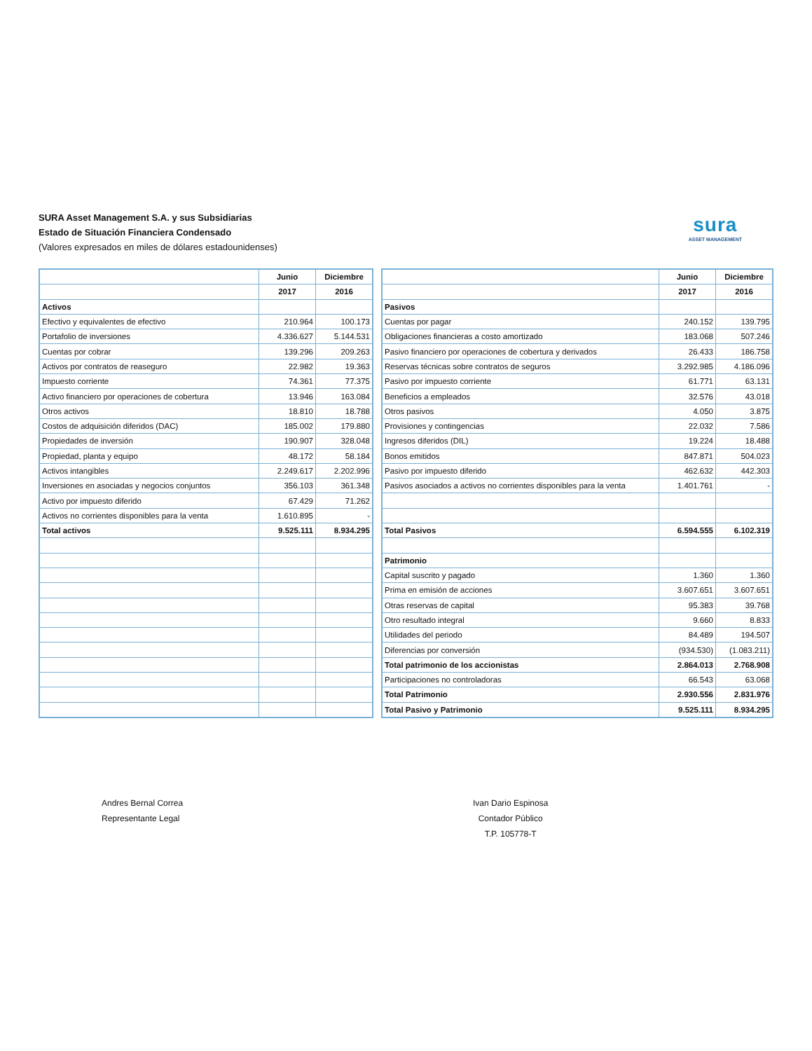SURA Asset Management S.A. y sus Subsidiarias
Estado de Situación Financiera Condensado
(Valores expresados en miles de dólares estadounidenses)
sura
ASSET MANAGEMENT
| | Junio | Diciembre |
| | 2017 | 2016 |
| Activos | | |
| Efectivo y equivalentes de efectivo | 210.964 | 100.173 |
| Portafolio de inversiones | 4.336.627 | 5.144.531 |
| Cuentas por cobrar | 139.296 | 209.263 |
| Activos por contratos de reaseguro | 22.982 | 19.363 |
| Impuesto corriente | 74.361 | 77.375 |
| Activo financiero por operaciones de cobertura | 13.946 | 163.084 |
| Otros activos | 18.810 | 18.788 |
| Costos de adquisición diferidos (DAC) | 185.002 | 179.880 |
| Propiedades de inversión | 190.907 | 328.048 |
| Propiedad, planta y equipo | 48.172 | 58.184 |
| Activos intangibles | 2.249.617 | 2.202.996 |
| Inversiones en asociadas y negocios conjuntos | 356.103 | 361.348 |
| Activo por impuesto diferido | 67.429 | 71.262 |
| Activos no corrientes disponibles para la venta | 1.610.895 | - |
| Total activos | 9.525.111 | 8.934.295 |
| | Junio | Diciembre |
| | 2017 | 2016 |
| Pasivos | | |
| Cuentas por pagar | 240.152 | 139.795 |
| Obligaciones financieras a costo amortizado | 183.068 | 507.246 |
| Pasivo financiero por operaciones de cobertura y derivados | 26.433 | 186.758 |
| Reservas técnicas sobre contratos de seguros | 3.292.985 | 4.186.096 |
| Pasivo por impuesto corriente | 61.771 | 63.131 |
| Beneficios a empleados | 32.576 | 43.018 |
| Otros pasivos | 4.050 | 3.875 |
| Provisiones y contingencias | 22.032 | 7.586 |
| Ingresos diferidos (DIL) | 19.224 | 18.488 |
| Bonos emitidos | 847.871 | 504.023 |
| Pasivo por impuesto diferido | 462.632 | 442.303 |
| Pasivos asociados a activos no corrientes disponibles para la venta | 1.401.761 | - |
| Total Pasivos | 6.594.555 | 6.102.319 |
| Patrimonio | | |
| Capital suscrito y pagado | 1.360 | 1.360 |
| Prima en emisión de acciones | 3.607.651 | 3.607.651 |
| Otras reservas de capital | 95.383 | 39.768 |
| Otro resultado integral | 9.660 | 8.833 |
| Utilidades del periodo | 84.489 | 194.507 |
| Diferencias por conversión | (934.530) | (1.083.211) |
| Total patrimonio de los accionistas | 2.864.013 | 2.768.908 |
| Participaciones no controladoras | 66.543 | 63.068 |
| Total Patrimonio | 2.930.556 | 2.831.976 |
| Total Pasivo y Patrimonio | 9.525.111 | 8.934.295 |
Andres Bernal Correa
Representante Legal
Ivan Dario Espinosa
Contador Público
T.P. 105778-T